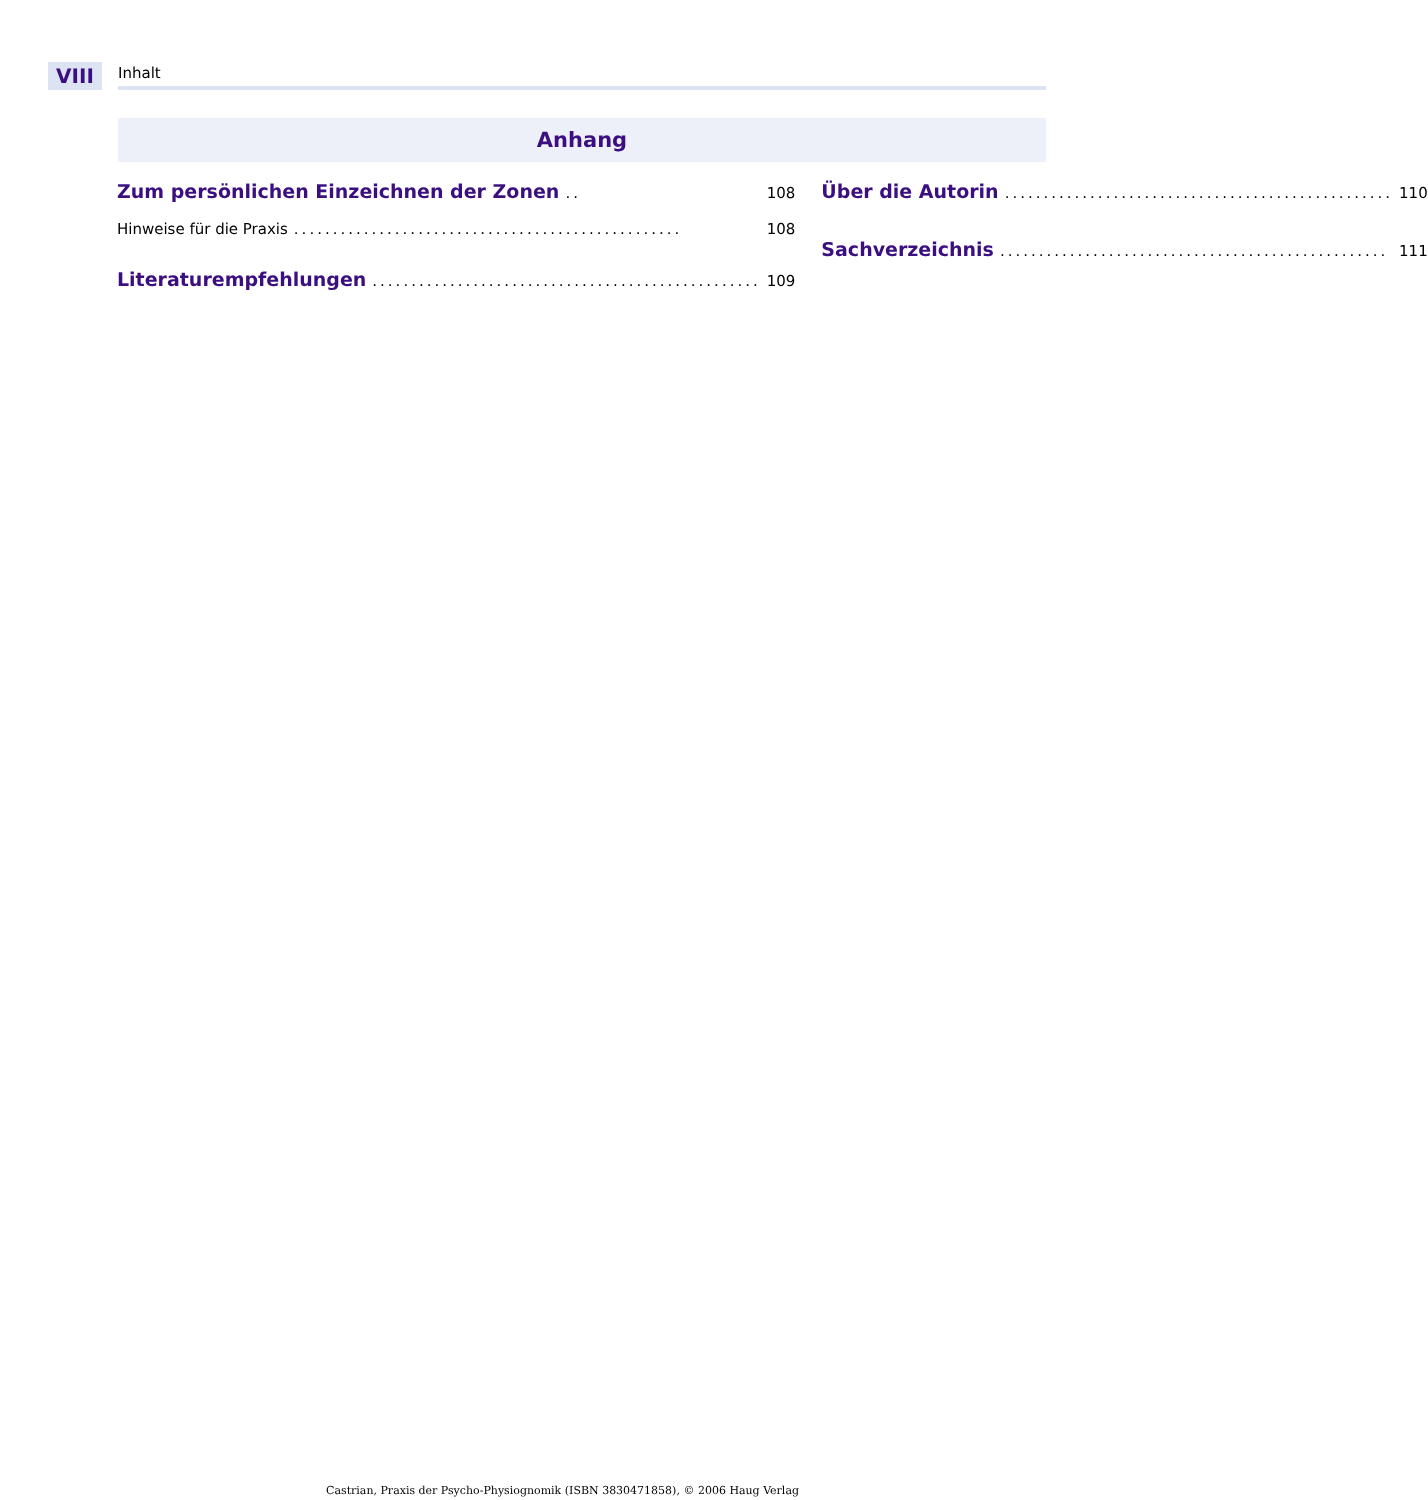VIII
Inhalt
Anhang
Zum persönlichen Einzeichnen der Zonen.. 108
Hinweise für die Praxis.................................................. 108
Literaturempfehlungen.................................................. 109
Über die Autorin.................................................. 110
Sachverzeichnis.................................................. 111
Castrian, Praxis der Psycho-Physiognomik (ISBN 3830471858), © 2006 Haug Verlag